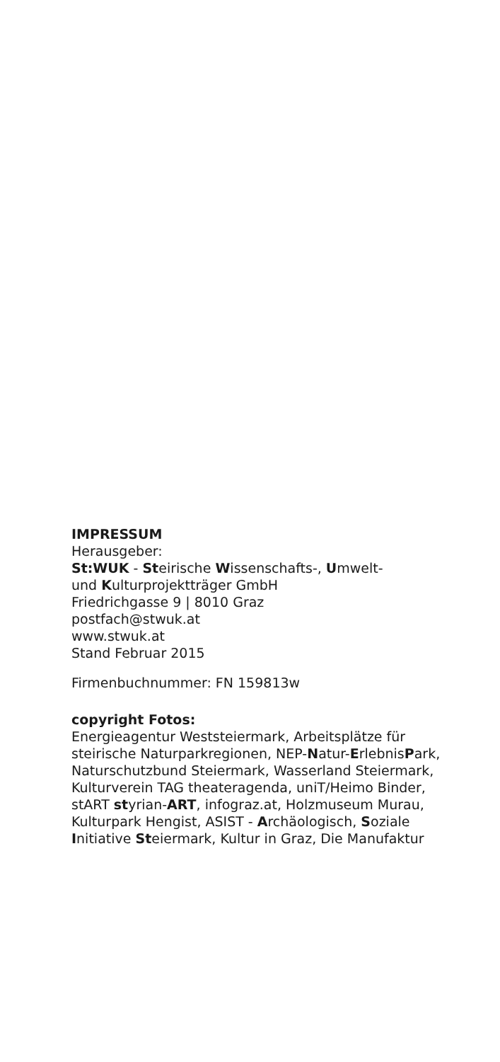IMPRESSUM
Herausgeber:
St:WUK - Steirische Wissenschafts-, Umwelt-
und Kulturprojektträger GmbH
Friedrichgasse 9 | 8010 Graz
postfach@stwuk.at
www.stwuk.at
Stand Februar 2015
Firmenbuchnummer: FN 159813w
copyright Fotos:
Energieagentur Weststeiermark, Arbeitsplätze für steirische Naturparkregionen, NEP-Natur-ErlebnisPark, Naturschutzbund Steiermark, Wasserland Steiermark, Kulturverein TAG theateragenda, uniT/Heimo Binder, stART styrian-ART, infograz.at, Holzmuseum Murau, Kulturpark Hengist, ASIST - Archäologisch, Soziale Initiative Steiermark, Kultur in Graz, Die Manufaktur